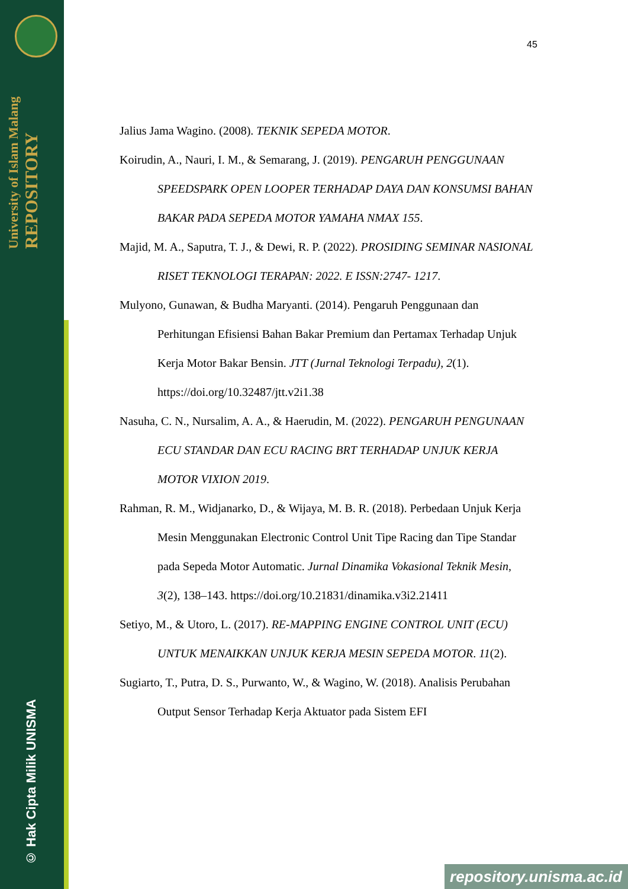University of Islam Malang REPOSITORY
© Hak Cipta Milik UNISMA
45
Jalius Jama Wagino. (2008). TEKNIK SEPEDA MOTOR.
Koirudin, A., Nauri, I. M., & Semarang, J. (2019). PENGARUH PENGGUNAAN SPEEDSPARK OPEN LOOPER TERHADAP DAYA DAN KONSUMSI BAHAN BAKAR PADA SEPEDA MOTOR YAMAHA NMAX 155.
Majid, M. A., Saputra, T. J., & Dewi, R. P. (2022). PROSIDING SEMINAR NASIONAL RISET TEKNOLOGI TERAPAN: 2022. E ISSN:2747- 1217.
Mulyono, Gunawan, & Budha Maryanti. (2014). Pengaruh Penggunaan dan Perhitungan Efisiensi Bahan Bakar Premium dan Pertamax Terhadap Unjuk Kerja Motor Bakar Bensin. JTT (Jurnal Teknologi Terpadu), 2(1). https://doi.org/10.32487/jtt.v2i1.38
Nasuha, C. N., Nursalim, A. A., & Haerudin, M. (2022). PENGARUH PENGUNAAN ECU STANDAR DAN ECU RACING BRT TERHADAP UNJUK KERJA MOTOR VIXION 2019.
Rahman, R. M., Widjanarko, D., & Wijaya, M. B. R. (2018). Perbedaan Unjuk Kerja Mesin Menggunakan Electronic Control Unit Tipe Racing dan Tipe Standar pada Sepeda Motor Automatic. Jurnal Dinamika Vokasional Teknik Mesin, 3(2), 138–143. https://doi.org/10.21831/dinamika.v3i2.21411
Setiyo, M., & Utoro, L. (2017). RE-MAPPING ENGINE CONTROL UNIT (ECU) UNTUK MENAIKKAN UNJUK KERJA MESIN SEPEDA MOTOR. 11(2).
Sugiarto, T., Putra, D. S., Purwanto, W., & Wagino, W. (2018). Analisis Perubahan Output Sensor Terhadap Kerja Aktuator pada Sistem EFI
repository.unisma.ac.id